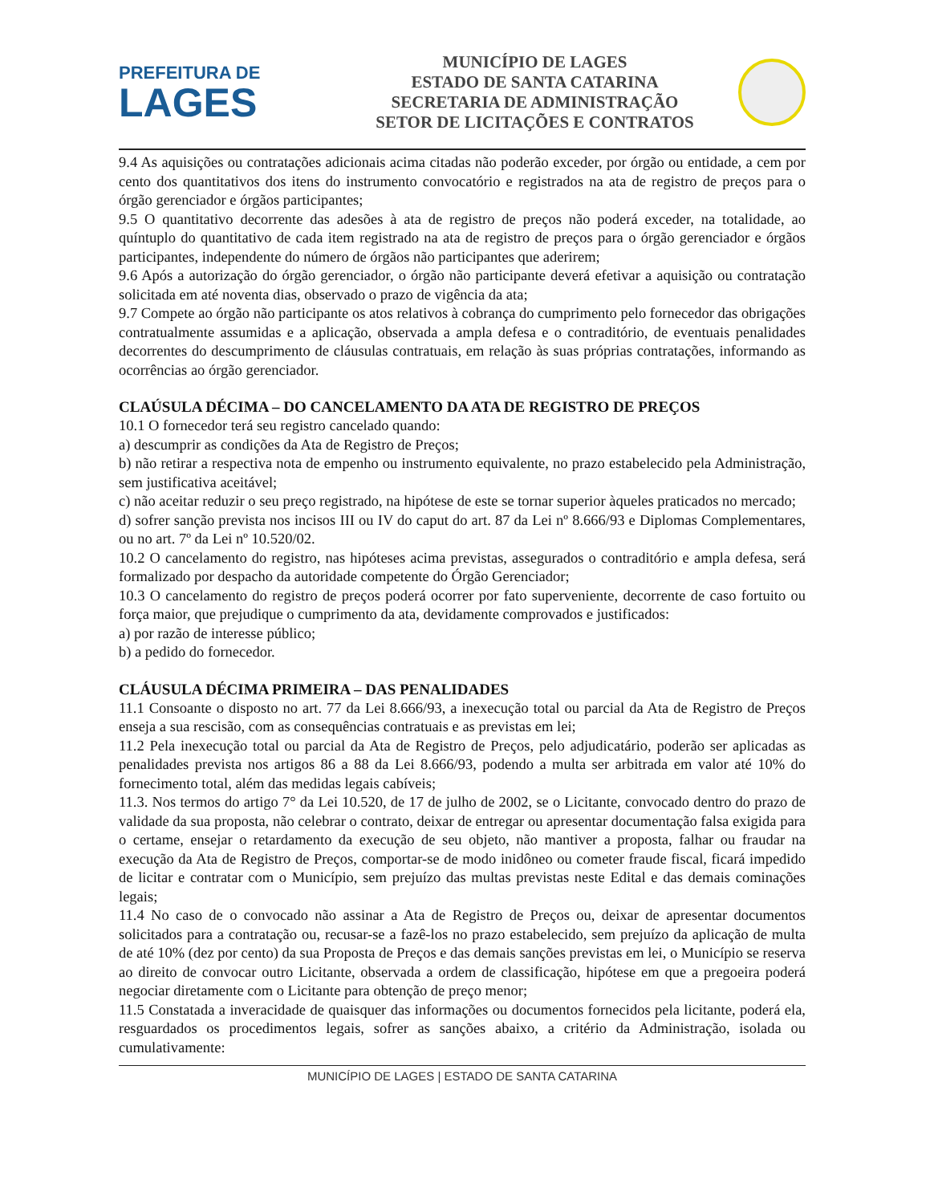PREFEITURA DE
LAGES
MUNICÍPIO DE LAGES
ESTADO DE SANTA CATARINA
SECRETARIA DE ADMINISTRAÇÃO
SETOR DE LICITAÇÕES E CONTRATOS
9.4 As aquisições ou contratações adicionais acima citadas não poderão exceder, por órgão ou entidade, a cem por cento dos quantitativos dos itens do instrumento convocatório e registrados na ata de registro de preços para o órgão gerenciador e órgãos participantes;
9.5 O quantitativo decorrente das adesões à ata de registro de preços não poderá exceder, na totalidade, ao quíntuplo do quantitativo de cada item registrado na ata de registro de preços para o órgão gerenciador e órgãos participantes, independente do número de órgãos não participantes que aderirem;
9.6 Após a autorização do órgão gerenciador, o órgão não participante deverá efetivar a aquisição ou contratação solicitada em até noventa dias, observado o prazo de vigência da ata;
9.7 Compete ao órgão não participante os atos relativos à cobrança do cumprimento pelo fornecedor das obrigações contratualmente assumidas e a aplicação, observada a ampla defesa e o contraditório, de eventuais penalidades decorrentes do descumprimento de cláusulas contratuais, em relação às suas próprias contratações, informando as ocorrências ao órgão gerenciador.
CLAÚSULA DÉCIMA – DO CANCELAMENTO DA ATA DE REGISTRO DE PREÇOS
10.1 O fornecedor terá seu registro cancelado quando:
a) descumprir as condições da Ata de Registro de Preços;
b) não retirar a respectiva nota de empenho ou instrumento equivalente, no prazo estabelecido pela Administração, sem justificativa aceitável;
c) não aceitar reduzir o seu preço registrado, na hipótese de este se tornar superior àqueles praticados no mercado;
d) sofrer sanção prevista nos incisos III ou IV do caput do art. 87 da Lei nº 8.666/93 e Diplomas Complementares, ou no art. 7º da Lei nº 10.520/02.
10.2 O cancelamento do registro, nas hipóteses acima previstas, assegurados o contraditório e ampla defesa, será formalizado por despacho da autoridade competente do Órgão Gerenciador;
10.3 O cancelamento do registro de preços poderá ocorrer por fato superveniente, decorrente de caso fortuito ou força maior, que prejudique o cumprimento da ata, devidamente comprovados e justificados:
a) por razão de interesse público;
b) a pedido do fornecedor.
CLÁUSULA DÉCIMA PRIMEIRA – DAS PENALIDADES
11.1 Consoante o disposto no art. 77 da Lei 8.666/93, a inexecução total ou parcial da Ata de Registro de Preços enseja a sua rescisão, com as consequências contratuais e as previstas em lei;
11.2 Pela inexecução total ou parcial da Ata de Registro de Preços, pelo adjudicatário, poderão ser aplicadas as penalidades prevista nos artigos 86 a 88 da Lei 8.666/93, podendo a multa ser arbitrada em valor até 10% do fornecimento total, além das medidas legais cabíveis;
11.3. Nos termos do artigo 7° da Lei 10.520, de 17 de julho de 2002, se o Licitante, convocado dentro do prazo de validade da sua proposta, não celebrar o contrato, deixar de entregar ou apresentar documentação falsa exigida para o certame, ensejar o retardamento da execução de seu objeto, não mantiver a proposta, falhar ou fraudar na execução da Ata de Registro de Preços, comportar-se de modo inidôneo ou cometer fraude fiscal, ficará impedido de licitar e contratar com o Município, sem prejuízo das multas previstas neste Edital e das demais cominações legais;
11.4 No caso de o convocado não assinar a Ata de Registro de Preços ou, deixar de apresentar documentos solicitados para a contratação ou, recusar-se a fazê-los no prazo estabelecido, sem prejuízo da aplicação de multa de até 10% (dez por cento) da sua Proposta de Preços e das demais sanções previstas em lei, o Município se reserva ao direito de convocar outro Licitante, observada a ordem de classificação, hipótese em que a pregoeira poderá negociar diretamente com o Licitante para obtenção de preço menor;
11.5 Constatada a inveracidade de quaisquer das informações ou documentos fornecidos pela licitante, poderá ela, resguardados os procedimentos legais, sofrer as sanções abaixo, a critério da Administração, isolada ou cumulativamente:
MUNICÍPIO DE LAGES | ESTADO DE SANTA CATARINA